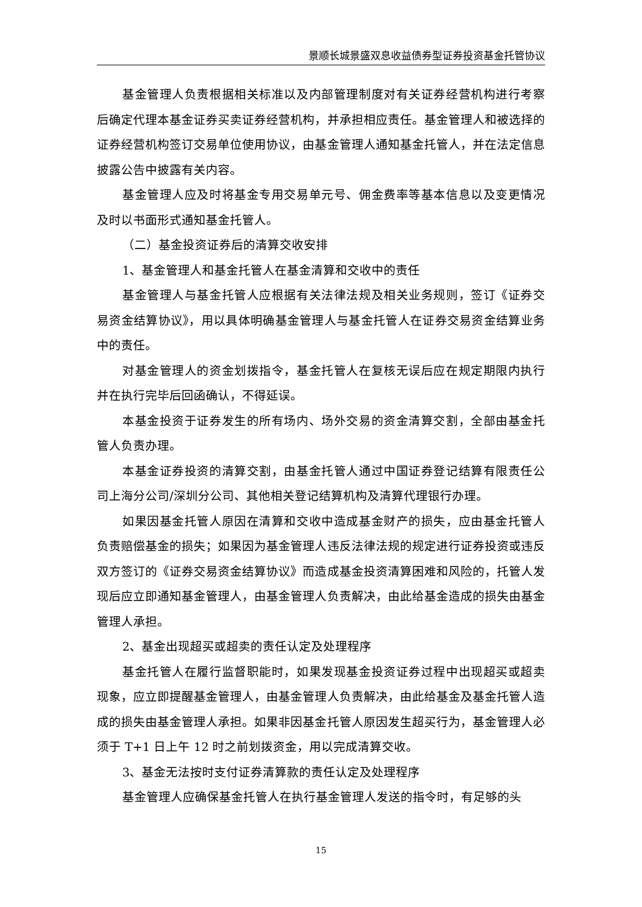景顺长城景盛双息收益债券型证券投资基金托管协议
基金管理人负责根据相关标准以及内部管理制度对有关证券经营机构进行考察后确定代理本基金证券买卖证券经营机构，并承担相应责任。基金管理人和被选择的证券经营机构签订交易单位使用协议，由基金管理人通知基金托管人，并在法定信息披露公告中披露有关内容。
基金管理人应及时将基金专用交易单元号、佣金费率等基本信息以及变更情况及时以书面形式通知基金托管人。
（二）基金投资证券后的清算交收安排
1、基金管理人和基金托管人在基金清算和交收中的责任
基金管理人与基金托管人应根据有关法律法规及相关业务规则，签订《证券交易资金结算协议》，用以具体明确基金管理人与基金托管人在证券交易资金结算业务中的责任。
对基金管理人的资金划拨指令，基金托管人在复核无误后应在规定期限内执行并在执行完毕后回函确认，不得延误。
本基金投资于证券发生的所有场内、场外交易的资金清算交割，全部由基金托管人负责办理。
本基金证券投资的清算交割，由基金托管人通过中国证券登记结算有限责任公司上海分公司/深圳分公司、其他相关登记结算机构及清算代理银行办理。
如果因基金托管人原因在清算和交收中造成基金财产的损失，应由基金托管人负责赔偿基金的损失；如果因为基金管理人违反法律法规的规定进行证券投资或违反双方签订的《证券交易资金结算协议》而造成基金投资清算困难和风险的，托管人发现后应立即通知基金管理人，由基金管理人负责解决，由此给基金造成的损失由基金管理人承担。
2、基金出现超买或超卖的责任认定及处理程序
基金托管人在履行监督职能时，如果发现基金投资证券过程中出现超买或超卖现象，应立即提醒基金管理人，由基金管理人负责解决，由此给基金及基金托管人造成的损失由基金管理人承担。如果非因基金托管人原因发生超买行为，基金管理人必须于 T+1 日上午 12 时之前划拨资金，用以完成清算交收。
3、基金无法按时支付证券清算款的责任认定及处理程序
基金管理人应确保基金托管人在执行基金管理人发送的指令时，有足够的头
15